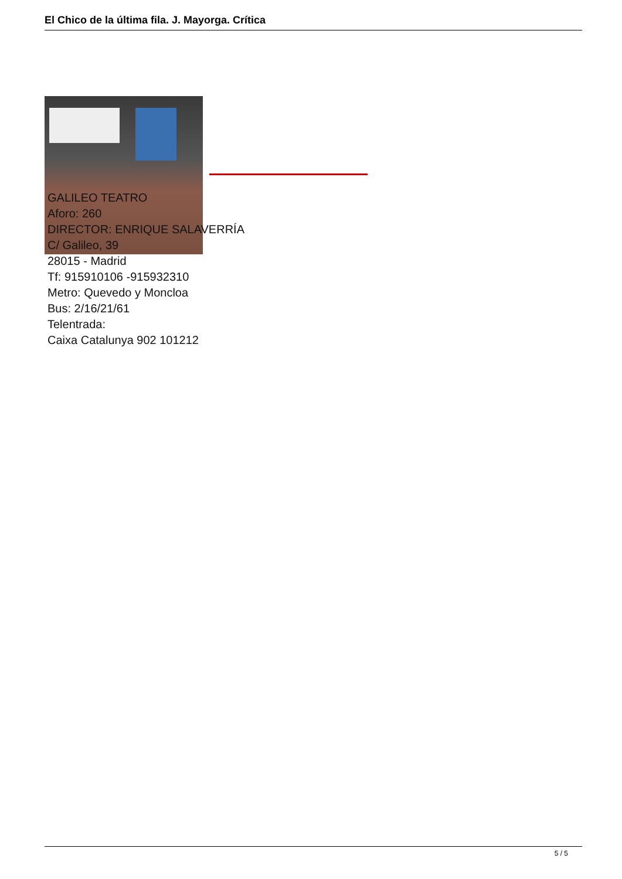El Chico de la última fila. J. Mayorga. Crítica
GALILEO TEATRO
Aforo: 260
DIRECTOR: ENRIQUE SALAVERRÍA
C/ Galileo, 39
28015 - Madrid
Tf: 915910106 -915932310
Metro: Quevedo y Moncloa
Bus: 2/16/21/61
Telentrada:
Caixa Catalunya 902 101212
5 / 5